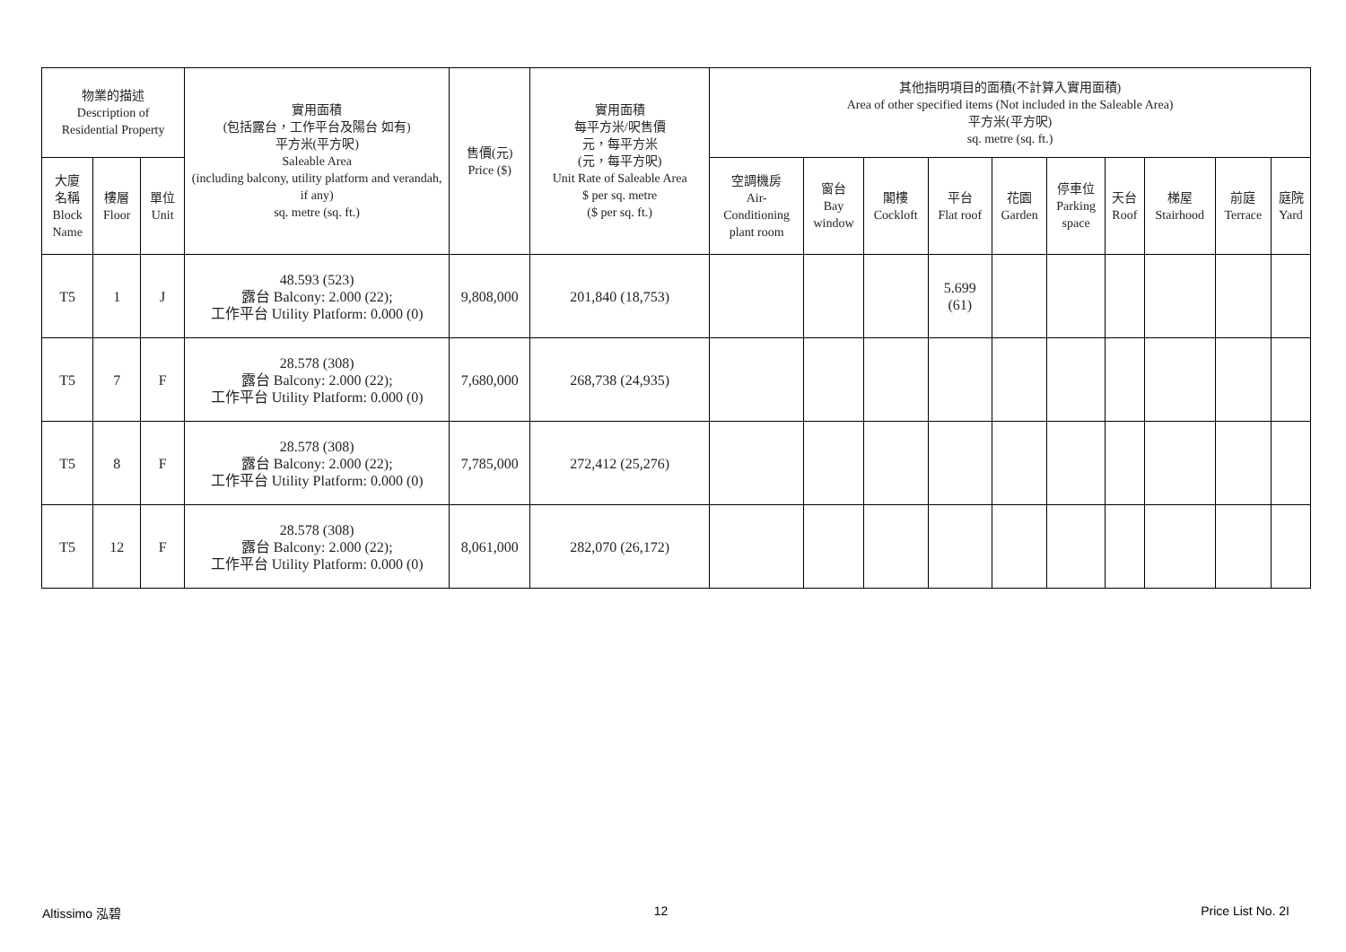| 物業的描述 Description of Residential Property | | | 實用面積 (包括露台，工作平台及陽台 如有) 平方米(平方呎) Saleable Area (including balcony, utility platform and verandah, if any) sq. metre (sq. ft.) | 售價(元) Price ($) | 實用面積 每平方米/呎售價 元，每平方米 (元，每平方呎) Unit Rate of Saleable Area $ per sq. metre ($ per sq. ft.) | 其他指明項目的面積(不計算入實用面積) Area of other specified items (Not included in the Saleable Area) 平方米(平方呎) sq. metre (sq. ft.) | | | | | | | | | |
| --- | --- | --- | --- | --- | --- | --- | --- | --- | --- | --- | --- | --- | --- | --- | --- |
| 大廈 名稱 Block Name | 樓層 Floor | 單位 Unit | | | | 空調機房 Air- Conditioning plant room | 窗台 Bay window | 閣樓 Cockloft | 平台 Flat roof | 花園 Garden | 停車位 Parking space | 天台 Roof | 梯屋 Stairhood | 前庭 Terrace | 庭院 Yard |
| T5 | 1 | J | 48.593 (523) 露台 Balcony: 2.000 (22); 工作平台 Utility Platform: 0.000 (0) | 9,808,000 | 201,840 (18,753) | | | | 5.699 (61) | | | | | | |
| T5 | 7 | F | 28.578 (308) 露台 Balcony: 2.000 (22); 工作平台 Utility Platform: 0.000 (0) | 7,680,000 | 268,738 (24,935) | | | | | | | | | | |
| T5 | 8 | F | 28.578 (308) 露台 Balcony: 2.000 (22); 工作平台 Utility Platform: 0.000 (0) | 7,785,000 | 272,412 (25,276) | | | | | | | | | | |
| T5 | 12 | F | 28.578 (308) 露台 Balcony: 2.000 (22); 工作平台 Utility Platform: 0.000 (0) | 8,061,000 | 282,070 (26,172) | | | | | | | | | | |
Altissimo 泓碧 12 Price List No. 2I